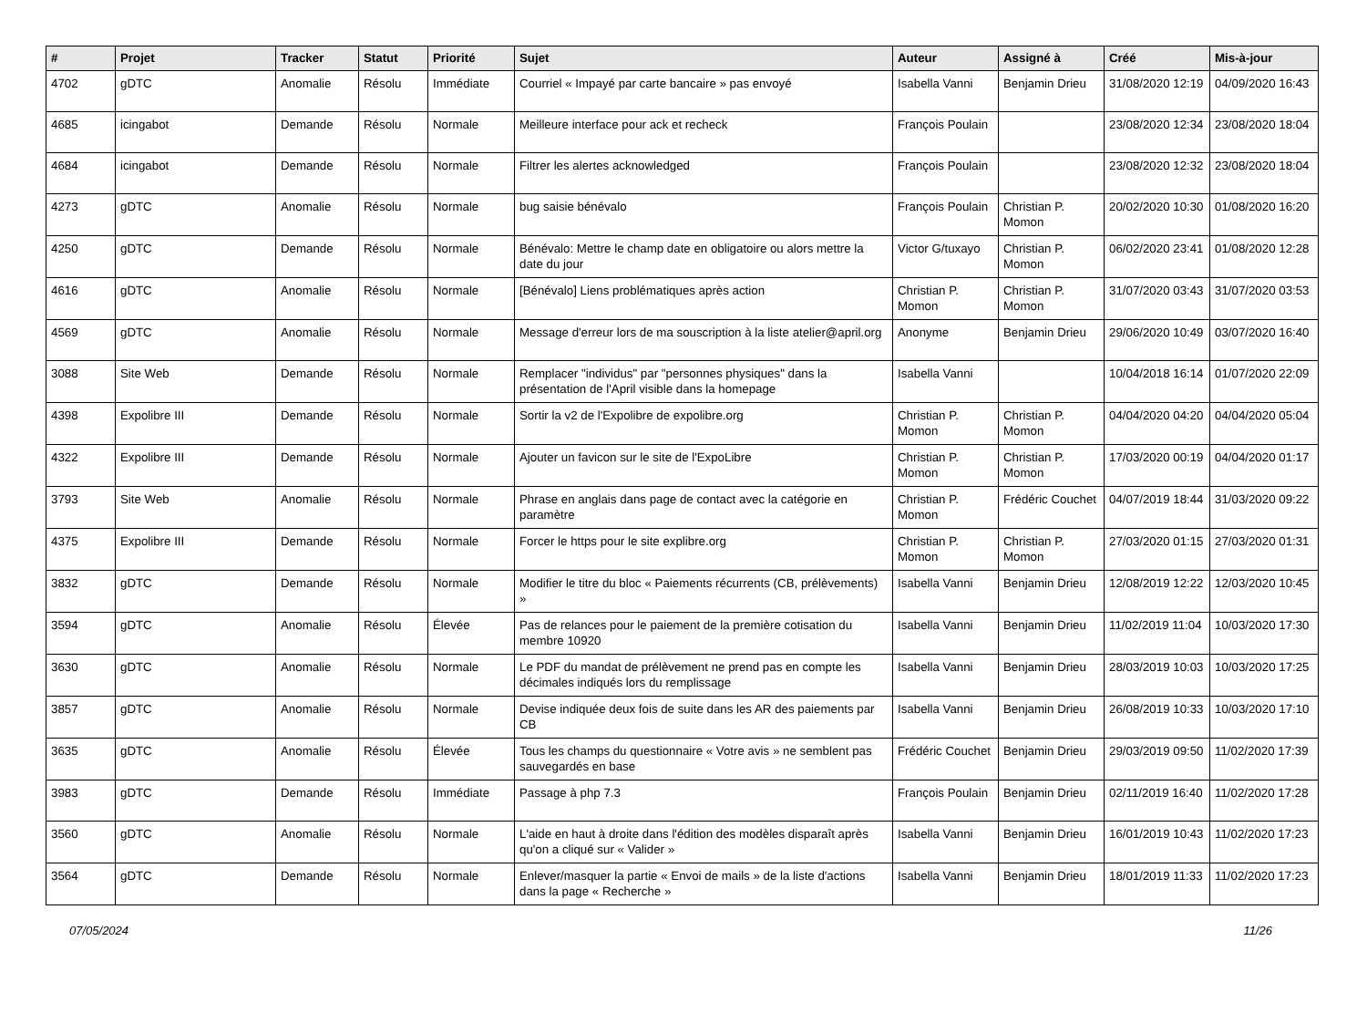| # | Projet | Tracker | Statut | Priorité | Sujet | Auteur | Assigné à | Créé | Mis-à-jour |
| --- | --- | --- | --- | --- | --- | --- | --- | --- | --- |
| 4702 | gDTC | Anomalie | Résolu | Immédiate | Courriel « Impayé par carte bancaire » pas envoyé | Isabella Vanni | Benjamin Drieu | 31/08/2020 12:19 | 04/09/2020 16:43 |
| 4685 | icingabot | Demande | Résolu | Normale | Meilleure interface pour ack et recheck | François Poulain | | 23/08/2020 12:34 | 23/08/2020 18:04 |
| 4684 | icingabot | Demande | Résolu | Normale | Filtrer les alertes acknowledged | François Poulain | | 23/08/2020 12:32 | 23/08/2020 18:04 |
| 4273 | gDTC | Anomalie | Résolu | Normale | bug saisie bénévalo | François Poulain | Christian P. Momon | 20/02/2020 10:30 | 01/08/2020 16:20 |
| 4250 | gDTC | Demande | Résolu | Normale | Bénévalo: Mettre le champ date en obligatoire ou alors mettre la date du jour | Victor G/tuxayo | Christian P. Momon | 06/02/2020 23:41 | 01/08/2020 12:28 |
| 4616 | gDTC | Anomalie | Résolu | Normale | [Bénévalo] Liens problématiques après action | Christian P. Momon | Christian P. Momon | 31/07/2020 03:43 | 31/07/2020 03:53 |
| 4569 | gDTC | Anomalie | Résolu | Normale | Message d'erreur lors de ma souscription à la liste atelier@april.org | Anonyme | Benjamin Drieu | 29/06/2020 10:49 | 03/07/2020 16:40 |
| 3088 | Site Web | Demande | Résolu | Normale | Remplacer "individus" par "personnes physiques" dans la présentation de l'April visible dans la homepage | Isabella Vanni | | 10/04/2018 16:14 | 01/07/2020 22:09 |
| 4398 | Expolibre III | Demande | Résolu | Normale | Sortir la v2 de l'Expolibre de expolibre.org | Christian P. Momon | Christian P. Momon | 04/04/2020 04:20 | 04/04/2020 05:04 |
| 4322 | Expolibre III | Demande | Résolu | Normale | Ajouter un favicon sur le site de l'ExpoLibre | Christian P. Momon | Christian P. Momon | 17/03/2020 00:19 | 04/04/2020 01:17 |
| 3793 | Site Web | Anomalie | Résolu | Normale | Phrase en anglais dans page de contact avec la catégorie en paramètre | Christian P. Momon | Frédéric Couchet | 04/07/2019 18:44 | 31/03/2020 09:22 |
| 4375 | Expolibre III | Demande | Résolu | Normale | Forcer le https pour le site explibre.org | Christian P. Momon | Christian P. Momon | 27/03/2020 01:15 | 27/03/2020 01:31 |
| 3832 | gDTC | Demande | Résolu | Normale | Modifier le titre du bloc « Paiements récurrents (CB, prélèvements) » | Isabella Vanni | Benjamin Drieu | 12/08/2019 12:22 | 12/03/2020 10:45 |
| 3594 | gDTC | Anomalie | Résolu | Élevée | Pas de relances pour le paiement de la première cotisation du membre 10920 | Isabella Vanni | Benjamin Drieu | 11/02/2019 11:04 | 10/03/2020 17:30 |
| 3630 | gDTC | Anomalie | Résolu | Normale | Le PDF du mandat de prélèvement ne prend pas en compte les décimales indiqués lors du remplissage | Isabella Vanni | Benjamin Drieu | 28/03/2019 10:03 | 10/03/2020 17:25 |
| 3857 | gDTC | Anomalie | Résolu | Normale | Devise indiquée deux fois de suite dans les AR des paiements par CB | Isabella Vanni | Benjamin Drieu | 26/08/2019 10:33 | 10/03/2020 17:10 |
| 3635 | gDTC | Anomalie | Résolu | Élevée | Tous les champs du questionnaire « Votre avis » ne semblent pas sauvegardés en base | Frédéric Couchet | Benjamin Drieu | 29/03/2019 09:50 | 11/02/2020 17:39 |
| 3983 | gDTC | Demande | Résolu | Immédiate | Passage à php 7.3 | François Poulain | Benjamin Drieu | 02/11/2019 16:40 | 11/02/2020 17:28 |
| 3560 | gDTC | Anomalie | Résolu | Normale | L'aide en haut à droite dans l'édition des modèles disparaît après qu'on a cliqué sur « Valider » | Isabella Vanni | Benjamin Drieu | 16/01/2019 10:43 | 11/02/2020 17:23 |
| 3564 | gDTC | Demande | Résolu | Normale | Enlever/masquer la partie « Envoi de mails » de la liste d'actions dans la page « Recherche » | Isabella Vanni | Benjamin Drieu | 18/01/2019 11:33 | 11/02/2020 17:23 |
07/05/2024 11/26